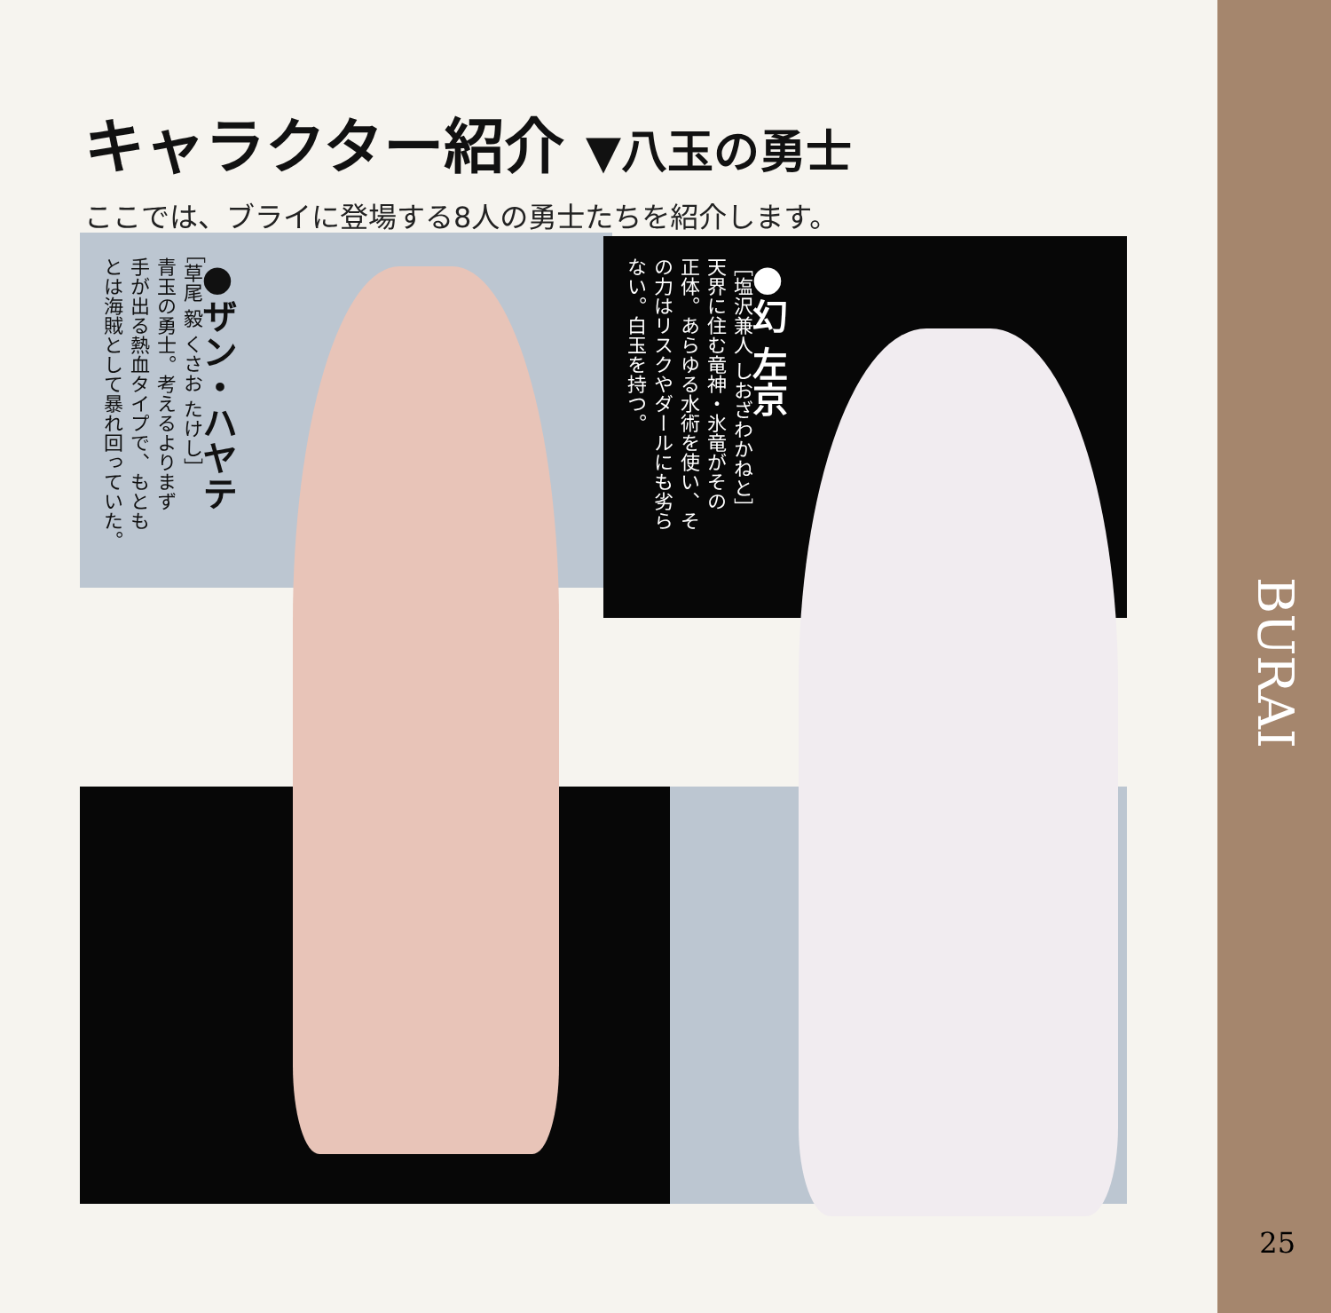キャラクター紹介 ▼八玉の勇士
ここでは、ブライに登場する8人の勇士たちを紹介します。
●ザン・ハヤテ
［草尾 毅 くさお たけし］
青玉の勇士。考えるよりまず
手が出る熱血タイプで、もとも
とは海賊として暴れ回っていた。
●幻 左京
［塩沢兼人 しおざわかねと］
天界に住む竜神・氷竜がその
正体。あらゆる水術を使い、そ
の力はリスクやダールにも劣ら
ない。白玉を持つ。
BURAI
25